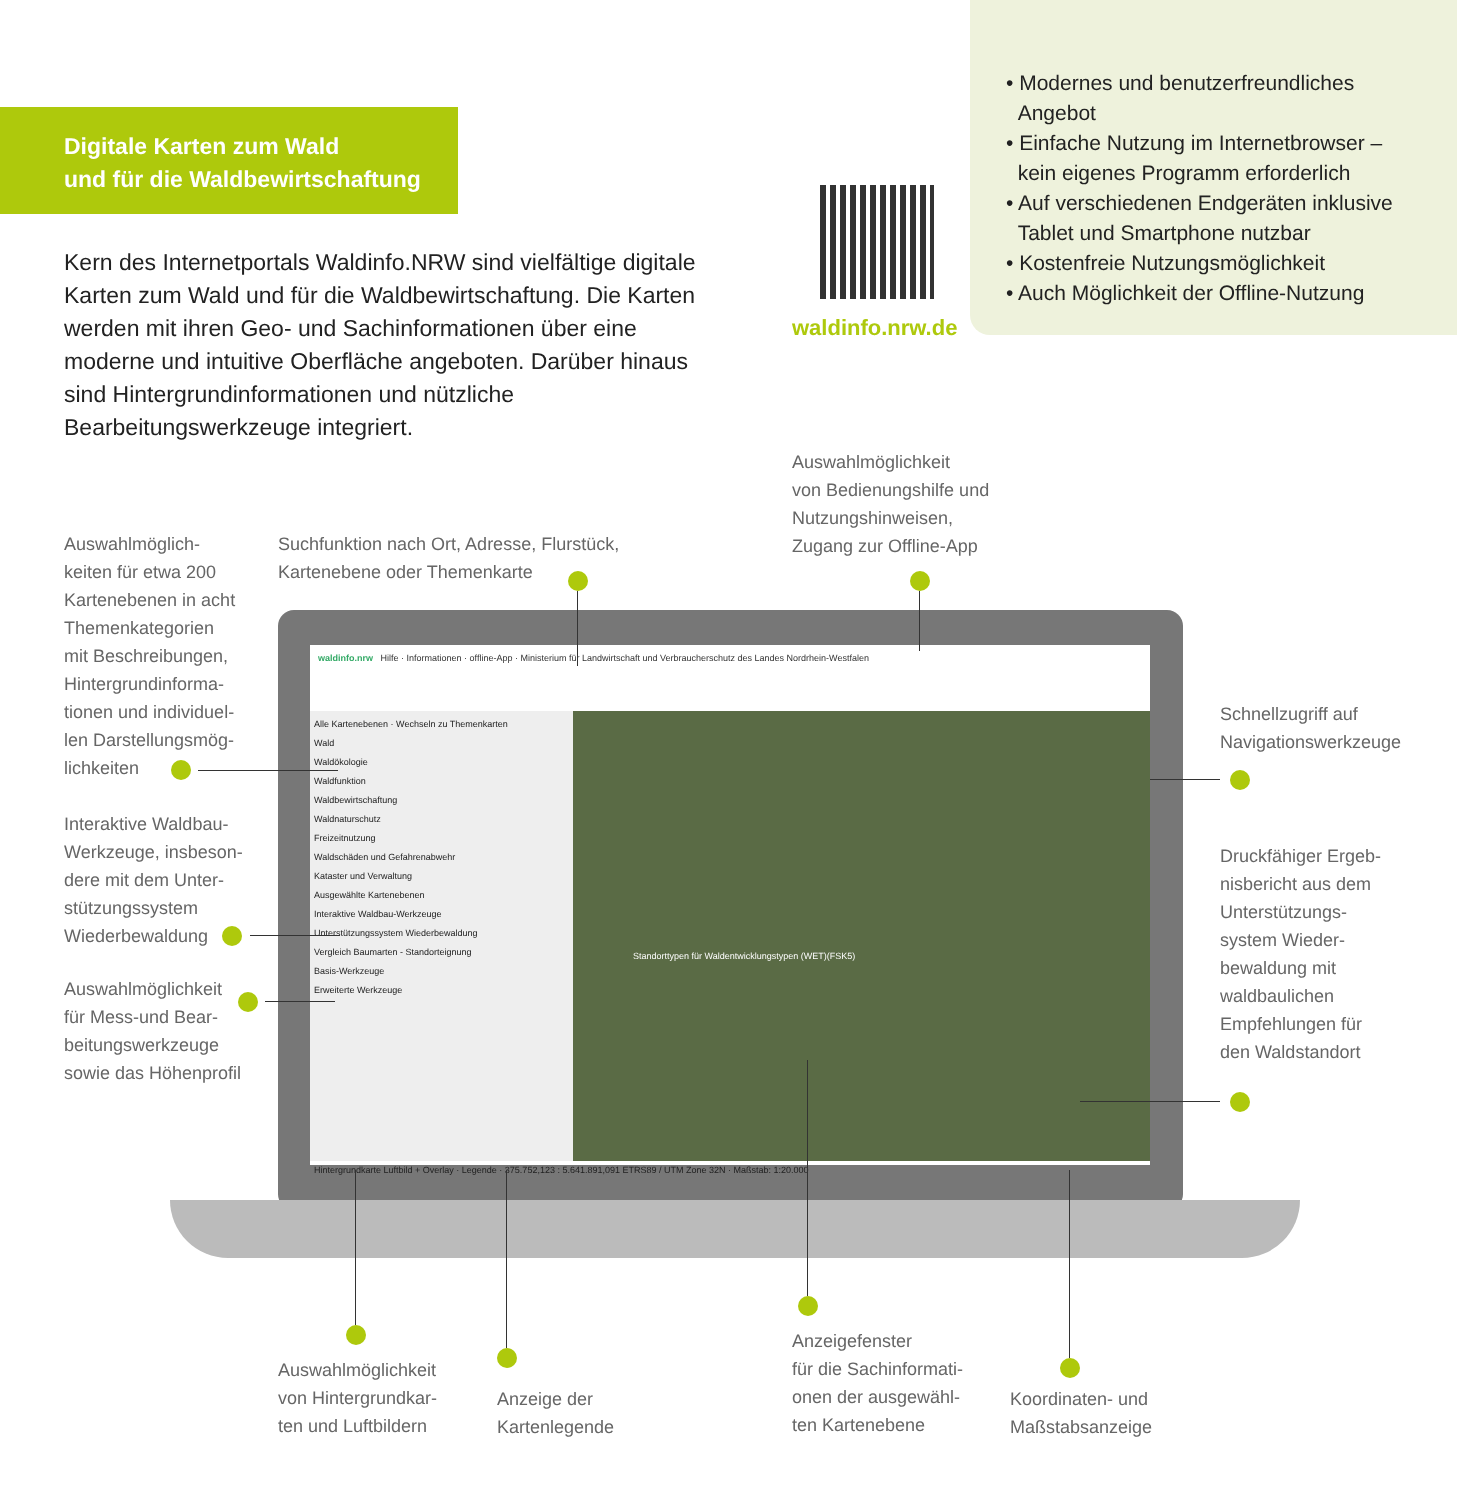Digitale Karten zum Wald
und für die Waldbewirtschaftung
• Modernes und benutzerfreundliches
Angebot
• Einfache Nutzung im Internetbrowser –
kein eigenes Programm erforderlich
• Auf verschiedenen Endgeräten inklusive
Tablet und Smartphone nutzbar
• Kostenfreie Nutzungsmöglichkeit
• Auch Möglichkeit der Offline-Nutzung
waldinfo.nrw.de
Kern des Internetportals Waldinfo.NRW sind vielfältige digitale Karten zum Wald und für die Waldbewirtschaftung. Die Karten werden mit ihren Geo- und Sachinformationen über eine moderne und intuitive Oberfläche angeboten. Darüber hinaus sind Hintergrundinformationen und nützliche Bearbeitungswerkzeuge integriert.
Auswahlmöglichkeit
von Bedienungshilfe und
Nutzungshinweisen,
Zugang zur Offline-App
Auswahlmöglich-
keiten für etwa 200
Kartenebenen in acht
Themenkategorien
mit Beschreibungen,
Hintergrundinforma-
tionen und individuel-
len Darstellungsmög-
lichkeiten
Suchfunktion nach Ort, Adresse, Flurstück,
Kartenebene oder Themenkarte
Schnellzugriff auf
Navigationswerkzeuge
Interaktive Waldbau-
Werkzeuge, insbeson-
dere mit dem Unter-
stützungssystem
Wiederbewaldung
Druckfähiger Ergeb-
nisbericht aus dem
Unterstützungs-
system Wieder-
bewaldung mit
waldbaulichen
Empfehlungen für
den Waldstandort
Auswahlmöglichkeit
für Mess-und Bear-
beitungswerkzeuge
sowie das Höhenprofil
waldinfo.nrw Hilfe · Informationen · offline-App · Ministerium für Landwirtschaft und Verbraucherschutz des Landes Nordrhein-Westfalen
Alle Kartenebenen · Wechseln zu Themenkarten
Wald
Waldökologie
Waldfunktion
Waldbewirtschaftung
Waldnaturschutz
Freizeitnutzung
Waldschäden und Gefahrenabwehr
Kataster und Verwaltung
Ausgewählte Kartenebenen
Interaktive Waldbau-Werkzeuge
Unterstützungssystem Wiederbewaldung
Vergleich Baumarten - Standorteignung
Basis-Werkzeuge
Erweiterte Werkzeuge
Standorttypen für Waldentwicklungstypen (WET)(FSK5)
Hintergrundkarte Luftbild + Overlay · Legende · 375.752,123 : 5.641.891,091 ETRS89 / UTM Zone 32N · Maßstab: 1:20.000
Auswahlmöglichkeit
von Hintergrundkar-
ten und Luftbildern
Anzeige der
Kartenlegende
Anzeigefenster
für die Sachinformati-
onen der ausgewähl-
ten Kartenebene
Koordinaten- und
Maßstabsanzeige